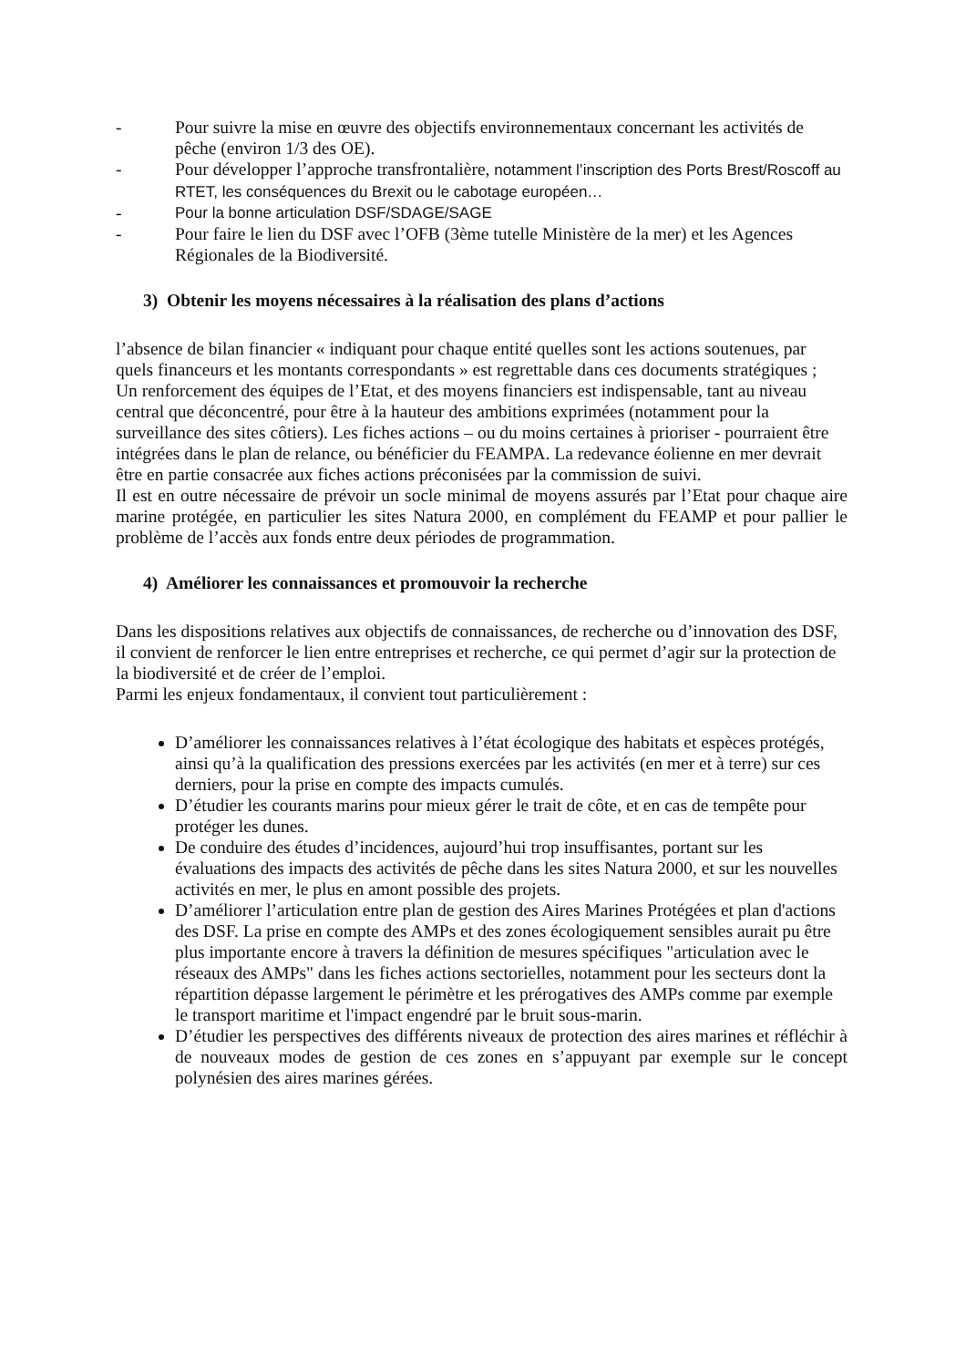- Pour suivre la mise en œuvre des objectifs environnementaux concernant les activités de pêche (environ 1/3 des OE).
- Pour développer l’approche transfrontalière, notamment l’inscription des Ports Brest/Roscoff au RTET, les conséquences du Brexit ou le cabotage européen…
- Pour la bonne articulation DSF/SDAGE/SAGE
- Pour faire le lien du DSF avec l’OFB (3ème tutelle Ministère de la mer) et les Agences Régionales de la Biodiversité.
3) Obtenir les moyens nécessaires à la réalisation des plans d’actions
l’absence de bilan financier « indiquant pour chaque entité quelles sont les actions soutenues, par quels financeurs et les montants correspondants » est regrettable dans ces documents stratégiques ;
Un renforcement des équipes de l’Etat, et des moyens financiers est indispensable, tant au niveau central que déconcentré, pour être à la hauteur des ambitions exprimées (notamment pour la surveillance des sites côtiers). Les fiches actions – ou du moins certaines à prioriser - pourraient être intégrées dans le plan de relance, ou bénéficier du FEAMPA. La redevance éolienne en mer devrait être en partie consacrée aux fiches actions préconisées par la commission de suivi.
Il est en outre nécessaire de prévoir un socle minimal de moyens assurés par l’Etat pour chaque aire marine protégée, en particulier les sites Natura 2000, en complément du FEAMP et pour pallier le problème de l’accès aux fonds entre deux périodes de programmation.
4) Améliorer les connaissances et promouvoir la recherche
Dans les dispositions relatives aux objectifs de connaissances, de recherche ou d’innovation des DSF, il convient de renforcer le lien entre entreprises et recherche, ce qui permet d’agir sur la protection de la biodiversité et de créer de l’emploi.
Parmi les enjeux fondamentaux, il convient tout particulièrement :
D’améliorer les connaissances relatives à l’état écologique des habitats et espèces protégés, ainsi qu’à la qualification des pressions exercées par les activités (en mer et à terre) sur ces derniers, pour la prise en compte des impacts cumulés.
D’étudier les courants marins pour mieux gérer le trait de côte, et en cas de tempête pour protéger les dunes.
De conduire des études d’incidences, aujourd’hui trop insuffisantes, portant sur les évaluations des impacts des activités de pêche dans les sites Natura 2000, et sur les nouvelles activités en mer, le plus en amont possible des projets.
D’améliorer l’articulation entre plan de gestion des Aires Marines Protégées et plan d'actions des DSF. La prise en compte des AMPs et des zones écologiquement sensibles aurait pu être plus importante encore à travers la définition de mesures spécifiques "articulation avec le réseaux des AMPs" dans les fiches actions sectorielles, notamment pour les secteurs dont la répartition dépasse largement le périmètre et les prérogatives des AMPs comme par exemple le transport maritime et l'impact engendré par le bruit sous-marin.
D’étudier les perspectives des différents niveaux de protection des aires marines et réfléchir à de nouveaux modes de gestion de ces zones en s’appuyant par exemple sur le concept polynésien des aires marines gérées.